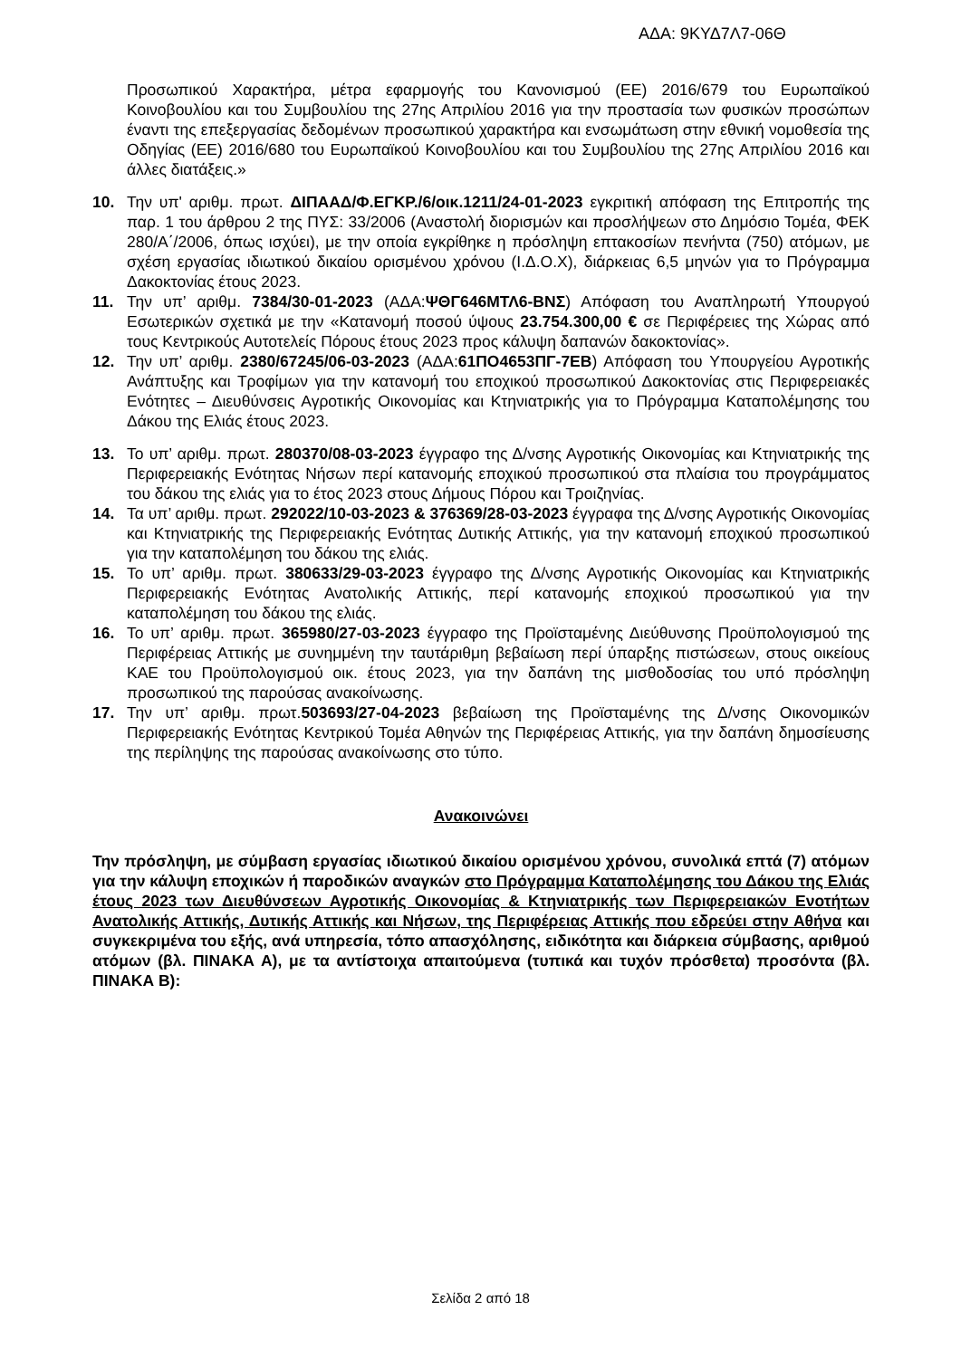ΑΔΑ: 9ΚΥΔ7Λ7-06Θ
Προσωπικού Χαρακτήρα, μέτρα εφαρμογής του Κανονισμού (ΕΕ) 2016/679 του Ευρωπαϊκού Κοινοβουλίου και του Συμβουλίου της 27ης Απριλίου 2016 για την προστασία των φυσικών προσώπων έναντι της επεξεργασίας δεδομένων προσωπικού χαρακτήρα και ενσωμάτωση στην εθνική νομοθεσία της Οδηγίας (ΕΕ) 2016/680 του Ευρωπαϊκού Κοινοβουλίου και του Συμβουλίου της 27ης Απριλίου 2016 και άλλες διατάξεις.»
10. Την υπ' αριθμ. πρωτ. ΔΙΠΑΑΔ/Φ.ΕΓΚΡ./6/οικ.1211/24-01-2023 εγκριτική απόφαση της Επιτροπής της παρ. 1 του άρθρου 2 της ΠΥΣ: 33/2006 (Αναστολή διορισμών και προσλήψεων στο Δημόσιο Τομέα, ΦΕΚ 280/Α΄/2006, όπως ισχύει), με την οποία εγκρίθηκε η πρόσληψη επτακοσίων πενήντα (750) ατόμων, με σχέση εργασίας ιδιωτικού δικαίου ορισμένου χρόνου (Ι.Δ.Ο.Χ), διάρκειας 6,5 μηνών για το Πρόγραμμα Δακοκτονίας έτους 2023.
11. Την υπ’ αριθμ. 7384/30-01-2023 (ΑΔΑ:ΨΘΓ646ΜΤΛ6-ΒΝΣ) Απόφαση του Αναπληρωτή Υπουργού Εσωτερικών σχετικά με την «Κατανομή ποσού ύψους 23.754.300,00 € σε Περιφέρειες της Χώρας από τους Κεντρικούς Αυτοτελείς Πόρους έτους 2023 προς κάλυψη δαπανών δακοκτονίας».
12. Την υπ’ αριθμ. 2380/67245/06-03-2023 (ΑΔΑ:61ΠΟ4653ΠΓ-7ΕΒ) Απόφαση του Υπουργείου Αγροτικής Ανάπτυξης και Τροφίμων για την κατανομή του εποχικού προσωπικού Δακοκτονίας στις Περιφερειακές Ενότητες – Διευθύνσεις Αγροτικής Οικονομίας και Κτηνιατρικής για το Πρόγραμμα Καταπολέμησης του Δάκου της Ελιάς έτους 2023.
13. Το υπ’ αριθμ. πρωτ. 280370/08-03-2023 έγγραφο της Δ/νσης Αγροτικής Οικονομίας και Κτηνιατρικής της Περιφερειακής Ενότητας Νήσων περί κατανομής εποχικού προσωπικού στα πλαίσια του προγράμματος του δάκου της ελιάς για το έτος 2023 στους Δήμους Πόρου και Τροιζηνίας.
14. Τα υπ’ αριθμ. πρωτ. 292022/10-03-2023 & 376369/28-03-2023 έγγραφα της Δ/νσης Αγροτικής Οικονομίας και Κτηνιατρικής της Περιφερειακής Ενότητας Δυτικής Αττικής, για την κατανομή εποχικού προσωπικού για την καταπολέμηση του δάκου της ελιάς.
15. Το υπ’ αριθμ. πρωτ. 380633/29-03-2023 έγγραφο της Δ/νσης Αγροτικής Οικονομίας και Κτηνιατρικής Περιφερειακής Ενότητας Ανατολικής Αττικής, περί κατανομής εποχικού προσωπικού για την καταπολέμηση του δάκου της ελιάς.
16. Το υπ’ αριθμ. πρωτ. 365980/27-03-2023 έγγραφο της Προϊσταμένης Διεύθυνσης Προϋπολογισμού της Περιφέρειας Αττικής με συνημμένη την ταυτάριθμη βεβαίωση περί ύπαρξης πιστώσεων, στους οικείους ΚΑΕ του Προϋπολογισμού οικ. έτους 2023, για την δαπάνη της μισθοδοσίας του υπό πρόσληψη προσωπικού της παρούσας ανακοίνωσης.
17. Την υπ’ αριθμ. πρωτ.503693/27-04-2023 βεβαίωση της Προϊσταμένης της Δ/νσης Οικονομικών Περιφερειακής Ενότητας Κεντρικού Τομέα Αθηνών της Περιφέρειας Αττικής, για την δαπάνη δημοσίευσης της περίληψης της παρούσας ανακοίνωσης στο τύπο.
Ανακοινώνει
Την πρόσληψη, με σύμβαση εργασίας ιδιωτικού δικαίου ορισμένου χρόνου, συνολικά επτά (7) ατόμων για την κάλυψη εποχικών ή παροδικών αναγκών στο Πρόγραμμα Καταπολέμησης του Δάκου της Ελιάς έτους 2023 των Διευθύνσεων Αγροτικής Οικονομίας & Κτηνιατρικής των Περιφερειακών Ενοτήτων Ανατολικής Αττικής, Δυτικής Αττικής και Νήσων, της Περιφέρειας Αττικής που εδρεύει στην Αθήνα και συγκεκριμένα του εξής, ανά υπηρεσία, τόπο απασχόλησης, ειδικότητα και διάρκεια σύμβασης, αριθμού ατόμων (βλ. ΠΙΝΑΚΑ Α), με τα αντίστοιχα απαιτούμενα (τυπικά και τυχόν πρόσθετα) προσόντα (βλ. ΠΙΝΑΚΑ Β):
Σελίδα 2 από 18